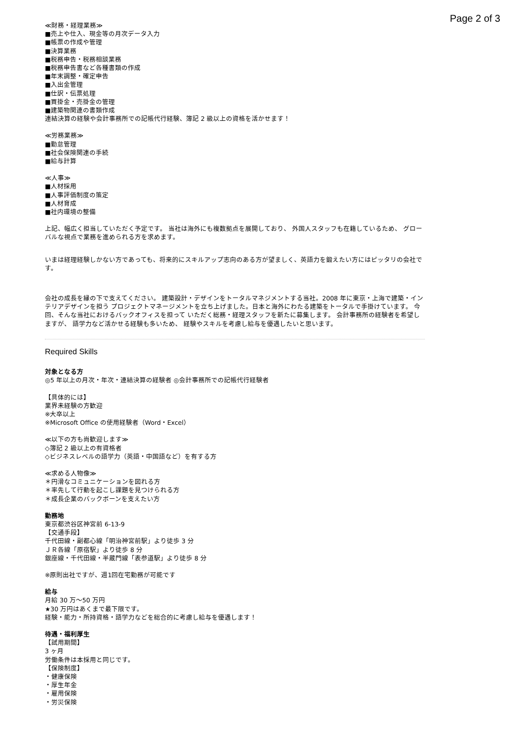Page 2 of 3
≪財務・経理業務≫
■売上や仕入、現金等の月次データ入力
■帳票の作成や管理
■決算業務
■税務申告・税務相談業務
■税務申告書など各種書類の作成
■年末調整・確定申告
■入出金管理
■仕訳・伝票処理
■買掛金・売掛金の管理
■建築物関連の書類作成
連結決算の経験や会計事務所での記帳代行経験、簿記 2 級以上の資格を活かせます！
≪労務業務≫
■勤怠管理
■社会保険関連の手続
■給与計算
≪人事≫
■人材採用
■人事評価制度の策定
■人材育成
■社内環境の整備
上記、幅広く担当していただく予定です。 当社は海外にも複数拠点を展開しており、 外国人スタッフも在籍しているため、 グローバルな視点で業務を進められる方を求めます。
いまは経理経験しかない方であっても、将来的にスキルアップ志向のある方が望ましく、英語力を鍛えたい方にはピッタリの会社です。
会社の成長を縁の下で支えてください。 建築設計・デザインをトータルマネジメントする当社。2008 年に東京・上海で建築・インテリアデザインを担う プロジェクトマネージメントを立ち上げました。日本と海外にわたる建築をトータルで手掛けています。 今回、そんな当社におけるバックオフィスを担って いただく総務・経理スタッフを新たに募集します。 会計事務所の経験者を希望しますが、 語学力など活かせる経験も多いため、 経験やスキルを考慮し給与を優遇したいと思います。
Required Skills
対象となる方
◎5 年以上の月次・年次・連結決算の経験者 ◎会計事務所での記帳代行経験者
【具体的には】
業界未経験の方歓迎
※大卒以上
※Microsoft Office の使用経験者（Word・Excel）
≪以下の方も尚歓迎します≫
◇簿記 2 級以上の有資格者
◇ビジネスレベルの語学力（英語・中国語など）を有する方
≪求める人物像≫
＊円滑なコミュニケーションを図れる方
＊率先して行動を起こし課題を見つけられる方
＊成長企業のバックボーンを支えたい方
勤務地
東京都渋谷区神宮前 6-13-9
【交通手段】
千代田線・副都心線「明治神宮前駅」より徒歩 3 分
ＪＲ各線「原宿駅」より徒歩 8 分
銀座線・千代田線・半蔵門線「表参道駅」より徒歩 8 分
※原則出社ですが、週1回在宅勤務が可能です
給与
月給 30 万〜50 万円
★30 万円はあくまで最下限です。
経験・能力・所持資格・語学力などを総合的に考慮し給与を優遇します！
待遇・福利厚生
【試用期間】
3 ヶ月
労働条件は本採用と同じです。
【保険制度】
・健康保険
・厚生年金
・雇用保険
・労災保険